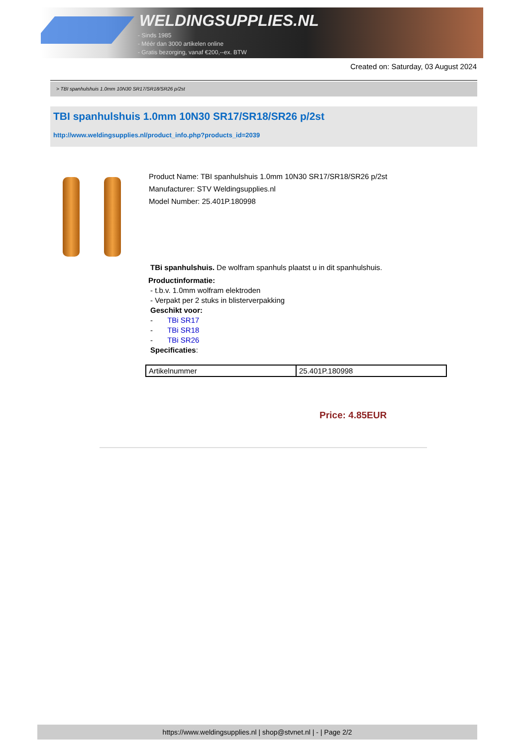WELDINGSUPPLIES.NL
- Sinds 1985
- Méér dan 3000 artikelen online
- Gratis bezorging, vanaf €200,--ex. BTW
Created on: Saturday, 03 August 2024
> TBI spanhulshuis 1.0mm 10N30 SR17/SR18/SR26 p/2st
TBI spanhulshuis 1.0mm 10N30 SR17/SR18/SR26 p/2st
http://www.weldingsupplies.nl/product_info.php?products_id=2039
Product Name: TBI spanhulshuis 1.0mm 10N30 SR17/SR18/SR26 p/2st
Manufacturer: STV Weldingsupplies.nl
Model Number: 25.401P.180998
TBi spanhulshuis. De wolfram spanhuls plaatst u in dit spanhulshuis.
Productinformatie:
- t.b.v. 1.0mm wolfram elektroden
- Verpakt per 2 stuks in blisterverpakking
Geschikt voor:
- TBi SR17
- TBi SR18
- TBi SR26
Specificaties:
| Artikelnummer | 25.401P.180998 |
Price: 4.85EUR
https://www.weldingsupplies.nl | shop@stvnet.nl | - | Page 2/2